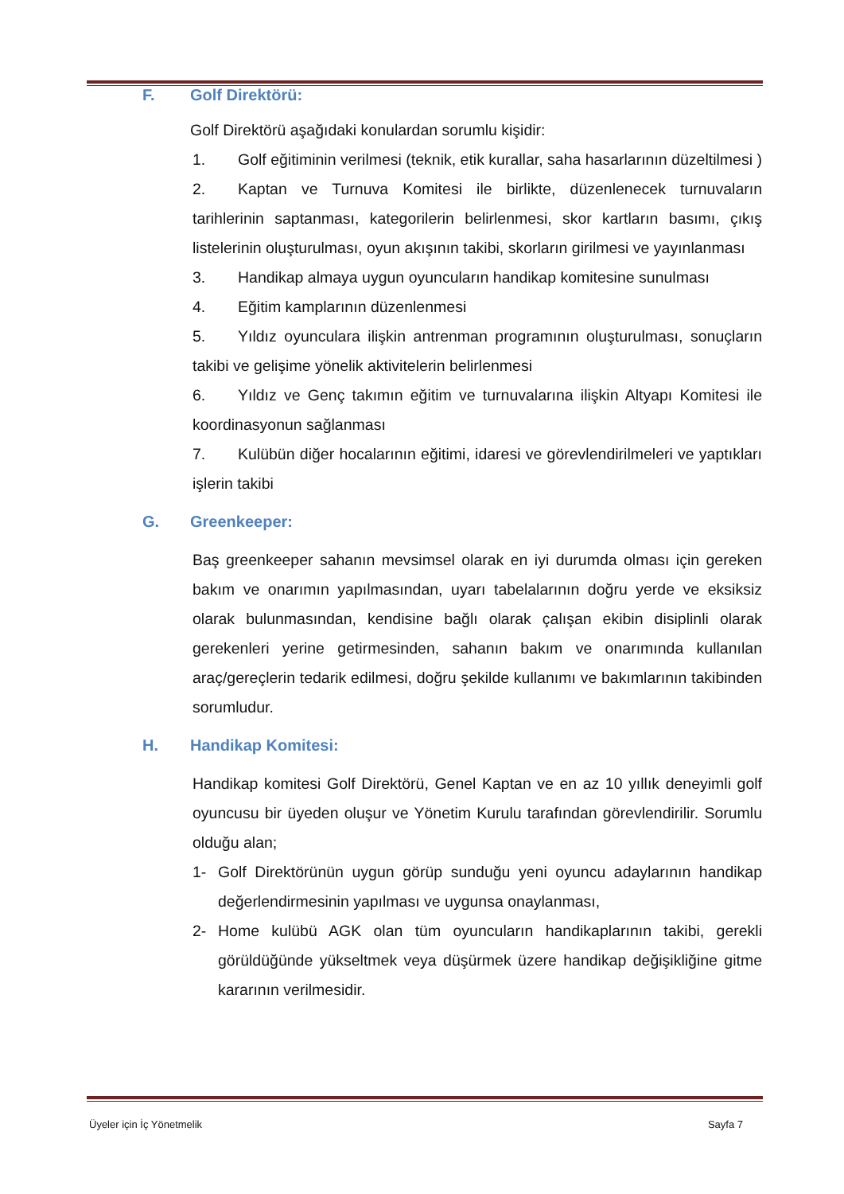F. Golf Direktörü:
Golf Direktörü aşağıdaki konulardan sorumlu kişidir:
1. Golf eğitiminin verilmesi (teknik, etik kurallar, saha hasarlarının düzeltilmesi )
2. Kaptan ve Turnuva Komitesi ile birlikte, düzenlenecek turnuvaların tarihlerinin saptanması, kategorilerin belirlenmesi, skor kartların basımı, çıkış listelerinin oluşturulması, oyun akışının takibi, skorların girilmesi ve yayınlanması
3. Handikap almaya uygun oyuncuların handikap komitesine sunulması
4. Eğitim kamplarının düzenlenmesi
5. Yıldız oyunculara ilişkin antrenman programının oluşturulması, sonuçların takibi ve gelişime yönelik aktivitelerin belirlenmesi
6. Yıldız ve Genç takımın eğitim ve turnuvalarına ilişkin Altyapı Komitesi ile koordinasyonun sağlanması
7. Kulübün diğer hocalarının eğitimi, idaresi ve görevlendirilmeleri ve yaptıkları işlerin takibi
G. Greenkeeper:
Baş greenkeeper sahanın mevsimsel olarak en iyi durumda olması için gereken bakım ve onarımın yapılmasından, uyarı tabelalarının doğru yerde ve eksiksiz olarak bulunmasından, kendisine bağlı olarak çalışan ekibin disiplinli olarak gerekenleri yerine getirmesinden, sahanın bakım ve onarımında kullanılan araç/gereçlerin tedarik edilmesi, doğru şekilde kullanımı ve bakımlarının takibinden sorumludur.
H. Handikap Komitesi:
Handikap komitesi Golf Direktörü, Genel Kaptan ve en az 10 yıllık deneyimli golf oyuncusu bir üyeden oluşur ve Yönetim Kurulu tarafından görevlendirilir. Sorumlu olduğu alan;
1- Golf Direktörünün uygun görüp sunduğu yeni oyuncu adaylarının handikap değerlendirmesinin yapılması ve uygunsa onaylanması,
2- Home kulübü AGK olan tüm oyuncuların handikaplarının takibi, gerekli görüldüğünde yükseltmek veya düşürmek üzere handikap değişikliğine gitme kararının verilmesidir.
Üyeler için İç Yönetmelik Sayfa 7